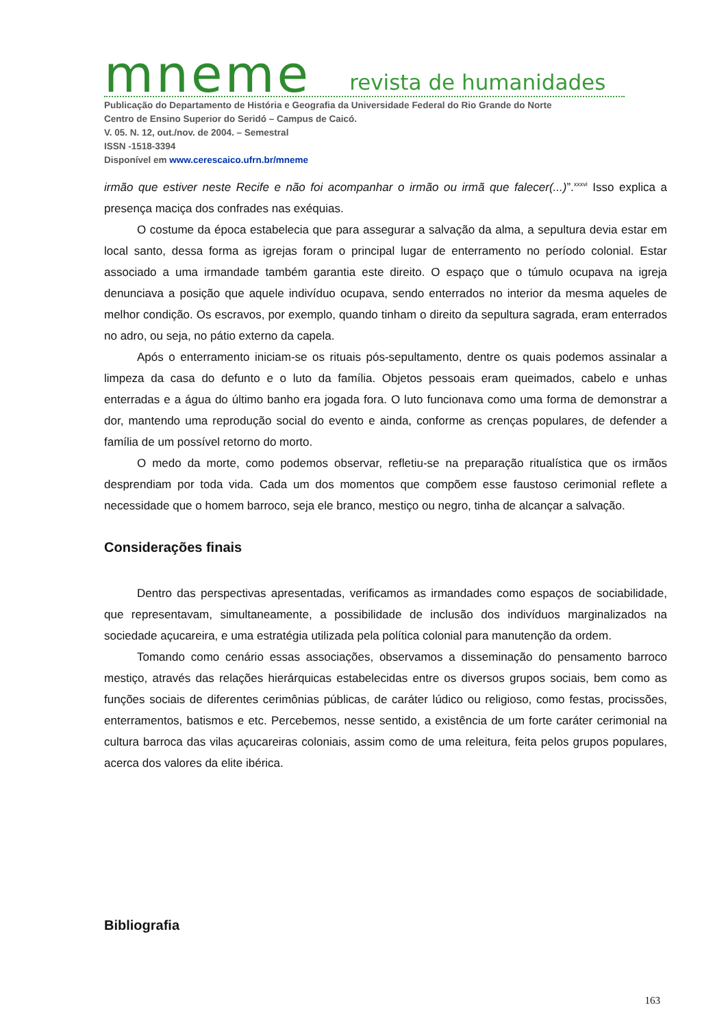mneme revista de humanidades
Publicação do Departamento de História e Geografia da Universidade Federal do Rio Grande do Norte
Centro de Ensino Superior do Seridó – Campus de Caicó.
V. 05. N. 12, out./nov. de 2004. – Semestral
ISSN -1518-3394
Disponível em www.cerescaico.ufrn.br/mneme
irmão que estiver neste Recife e não foi acompanhar o irmão ou irmã que falecer(...)”.<sup>xxxvi</sup> Isso explica a presença maciça dos confrades nas exéquias.
O costume da época estabelecia que para assegurar a salvação da alma, a sepultura devia estar em local santo, dessa forma as igrejas foram o principal lugar de enterramento no período colonial. Estar associado a uma irmandade também garantia este direito. O espaço que o túmulo ocupava na igreja denunciava a posição que aquele indivíduo ocupava, sendo enterrados no interior da mesma aqueles de melhor condição. Os escravos, por exemplo, quando tinham o direito da sepultura sagrada, eram enterrados no adro, ou seja, no pátio externo da capela.
Após o enterramento iniciam-se os rituais pós-sepultamento, dentre os quais podemos assinalar a limpeza da casa do defunto e o luto da família. Objetos pessoais eram queimados, cabelo e unhas enterradas e a água do último banho era jogada fora. O luto funcionava como uma forma de demonstrar a dor, mantendo uma reprodução social do evento e ainda, conforme as crenças populares, de defender a família de um possível retorno do morto.
O medo da morte, como podemos observar, refletiu-se na preparação ritualística que os irmãos desprendiam por toda vida. Cada um dos momentos que compõem esse faustoso cerimonial reflete a necessidade que o homem barroco, seja ele branco, mestiço ou negro, tinha de alcançar a salvação.
Considerações finais
Dentro das perspectivas apresentadas, verificamos as irmandades como espaços de sociabilidade, que representavam, simultaneamente, a possibilidade de inclusão dos indivíduos marginalizados na sociedade açucareira, e uma estratégia utilizada pela política colonial para manutenção da ordem.
Tomando como cenário essas associações, observamos a disseminação do pensamento barroco mestiço, através das relações hierárquicas estabelecidas entre os diversos grupos sociais, bem como as funções sociais de diferentes cerimônias públicas, de caráter lúdico ou religioso, como festas, procissões, enterramentos, batismos e etc. Percebemos, nesse sentido, a existência de um forte caráter cerimonial na cultura barroca das vilas açucareiras coloniais, assim como de uma releitura, feita pelos grupos populares, acerca dos valores da elite ibérica.
Bibliografia
163